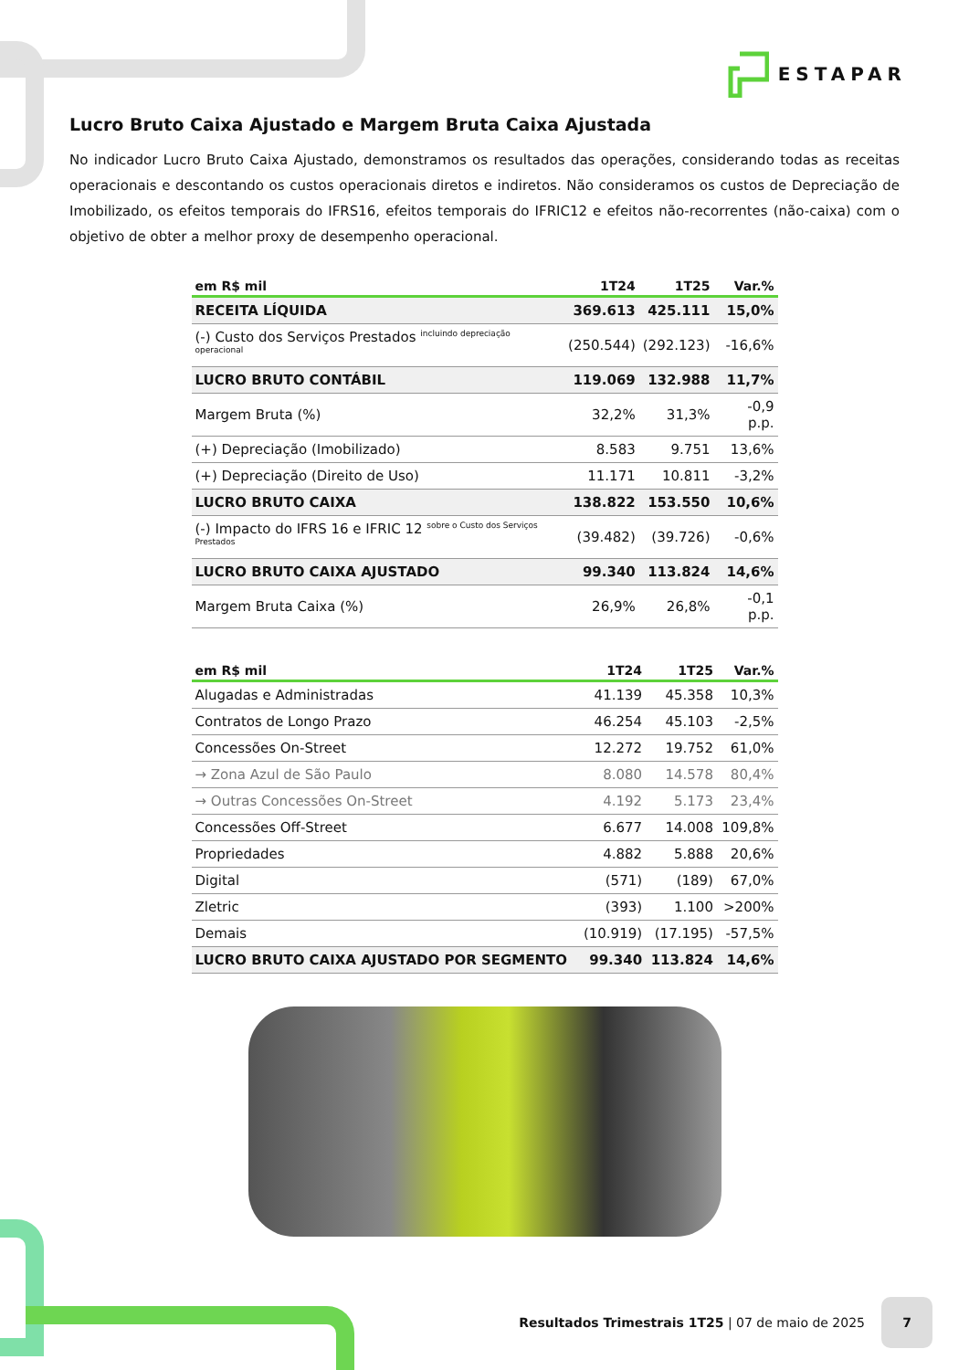ESTAPAR
Lucro Bruto Caixa Ajustado e Margem Bruta Caixa Ajustada
No indicador Lucro Bruto Caixa Ajustado, demonstramos os resultados das operações, considerando todas as receitas operacionais e descontando os custos operacionais diretos e indiretos. Não consideramos os custos de Depreciação de Imobilizado, os efeitos temporais do IFRS16, efeitos temporais do IFRIC12 e efeitos não-recorrentes (não-caixa) com o objetivo de obter a melhor proxy de desempenho operacional.
| em R$ mil | 1T24 | 1T25 | Var.% |
| --- | --- | --- | --- |
| RECEITA LÍQUIDA | 369.613 | 425.111 | 15,0% |
| (-) Custo dos Serviços Prestados <sup>incluindo depreciação operacional</sup> | (250.544) | (292.123) | -16,6% |
| LUCRO BRUTO CONTÁBIL | 119.069 | 132.988 | 11,7% |
| Margem Bruta (%) | 32,2% | 31,3% | -0,9 p.p. |
| (+) Depreciação (Imobilizado) | 8.583 | 9.751 | 13,6% |
| (+) Depreciação (Direito de Uso) | 11.171 | 10.811 | -3,2% |
| LUCRO BRUTO CAIXA | 138.822 | 153.550 | 10,6% |
| (-) Impacto do IFRS 16 e IFRIC 12 <sup>sobre o Custo dos Serviços Prestados</sup> | (39.482) | (39.726) | -0,6% |
| LUCRO BRUTO CAIXA AJUSTADO | 99.340 | 113.824 | 14,6% |
| Margem Bruta Caixa (%) | 26,9% | 26,8% | -0,1 p.p. |
| em R$ mil | 1T24 | 1T25 | Var.% |
| --- | --- | --- | --- |
| Alugadas e Administradas | 41.139 | 45.358 | 10,3% |
| Contratos de Longo Prazo | 46.254 | 45.103 | -2,5% |
| Concessões On-Street | 12.272 | 19.752 | 61,0% |
| → Zona Azul de São Paulo | 8.080 | 14.578 | 80,4% |
| → Outras Concessões On-Street | 4.192 | 5.173 | 23,4% |
| Concessões Off-Street | 6.677 | 14.008 | 109,8% |
| Propriedades | 4.882 | 5.888 | 20,6% |
| Digital | (571) | (189) | 67,0% |
| Zletric | (393) | 1.100 | >200% |
| Demais | (10.919) | (17.195) | -57,5% |
| LUCRO BRUTO CAIXA AJUSTADO POR SEGMENTO | 99.340 | 113.824 | 14,6% |
Resultados Trimestrais 1T25 | 07 de maio de 2025
7